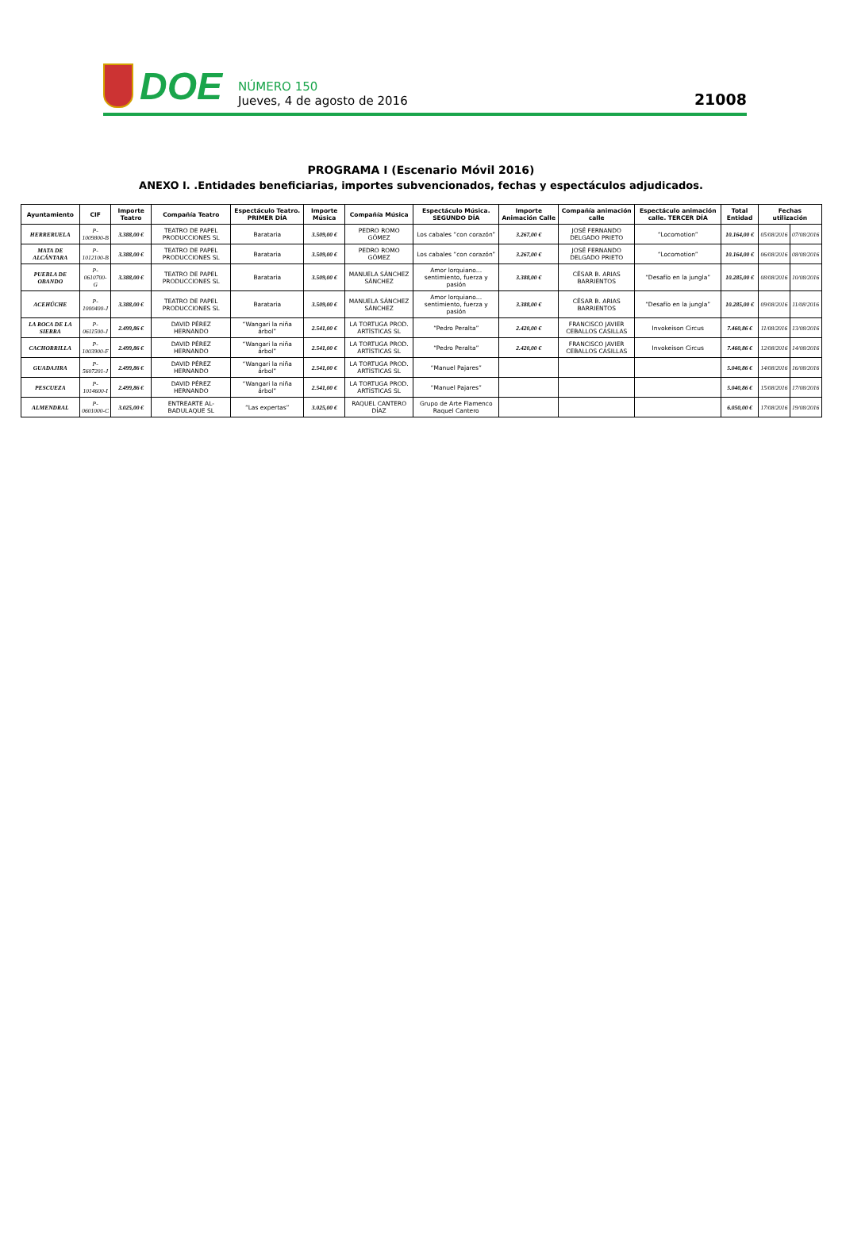DOE
NÚMERO 150
Jueves, 4 de agosto de 2016
21008
PROGRAMA I (Escenario Móvil 2016)
ANEXO I. .Entidades beneficiarias, importes subvencionados, fechas y espectáculos adjudicados.
| Ayuntamiento | CIF | Importe Teatro | Compañía Teatro | Espectáculo Teatro. PRIMER DÍA | Importe Música | Compañía Música | Espectáculo Música. SEGUNDO DÍA | Importe Animación Calle | Compañía animación calle | Espectáculo animación calle. TERCER DÍA | Total Entidad | Fechas utilización | |
| --- | --- | --- | --- | --- | --- | --- | --- | --- | --- | --- | --- | --- | --- |
| HERRERUELA | P-1009800-B | 3.388,00 € | TEATRO DE PAPEL PRODUCCIONES SL | Barataria | 3.509,00 € | PEDRO ROMO GÓMEZ | Los cabales “con corazón” | 3.267,00 € | JOSÉ FERNANDO DELGADO PRIETO | “Locomotion” | 10.164,00 € | 05/08/2016 | 07/08/2016 |
| MATA DE ALCÁNTARA | P-1012100-B | 3.388,00 € | TEATRO DE PAPEL PRODUCCIONES SL | Barataria | 3.509,00 € | PEDRO ROMO GÓMEZ | Los cabales “con corazón” | 3.267,00 € | JOSÉ FERNANDO DELGADO PRIETO | “Locomotion” | 10.164,00 € | 06/08/2016 | 08/08/2016 |
| PUEBLA DE OBANDO | P-0610700-G | 3.388,00 € | TEATRO DE PAPEL PRODUCCIONES SL | Barataria | 3.509,00 € | MANUELA SÁNCHEZ SÁNCHEZ | Amor lorquiano… sentimiento, fuerza y pasión | 3.388,00 € | CÉSAR B. ARIAS BARRIENTOS | “Desafío en la jungla” | 10.285,00 € | 08/08/2016 | 10/08/2016 |
| ACEHÚCHE | P-1000400-J | 3.388,00 € | TEATRO DE PAPEL PRODUCCIONES SL | Barataria | 3.509,00 € | MANUELA SÁNCHEZ SÁNCHEZ | Amor lorquiano… sentimiento, fuerza y pasión | 3.388,00 € | CÉSAR B. ARIAS BARRIENTOS | “Desafío en la jungla” | 10.285,00 € | 09/08/2016 | 11/08/2016 |
| LA ROCA DE LA SIERRA | P-0611500-J | 2.499,86 € | DAVID PÉREZ HERNANDO | “Wangari la niña árbol” | 2.541,00 € | LA TORTUGA PROD. ARTÍSTICAS SL | “Pedro Peralta” | 2.420,00 € | FRANCISCO JAVIER CEBALLOS CASILLAS | Invokeison Circus | 7.460,86 € | 11/08/2016 | 13/08/2016 |
| CACHORRILLA | P-1003900-F | 2.499,86 € | DAVID PÉREZ HERNANDO | “Wangari la niña árbol” | 2.541,00 € | LA TORTUGA PROD. ARTÍSTICAS SL | “Pedro Peralta” | 2.420,00 € | FRANCISCO JAVIER CEBALLOS CASILLAS | Invokeison Circus | 7.460,86 € | 12/08/2016 | 14/08/2016 |
| GUADAJIRA | P-5607201-J | 2.499,86 € | DAVID PÉREZ HERNANDO | “Wangari la niña árbol” | 2.541,00 € | LA TORTUGA PROD. ARTÍSTICAS SL | “Manuel Pajares” | | | | 5.040,86 € | 14/08/2016 | 16/08/2016 |
| PESCUEZA | P-1014600-I | 2.499,86 € | DAVID PÉREZ HERNANDO | “Wangari la niña árbol” | 2.541,00 € | LA TORTUGA PROD. ARTÍSTICAS SL | “Manuel Pajares” | | | | 5.040,86 € | 15/08/2016 | 17/08/2016 |
| ALMENDRAL | P-0601000-C | 3.025,00 € | ENTREARTE AL-BADULAQUE SL | “Las expertas” | 3.025,00 € | RAQUEL CANTERO DÍAZ | Grupo de Arte Flamenco Raquel Cantero | | | | 6.050,00 € | 17/08/2016 | 19/08/2016 |